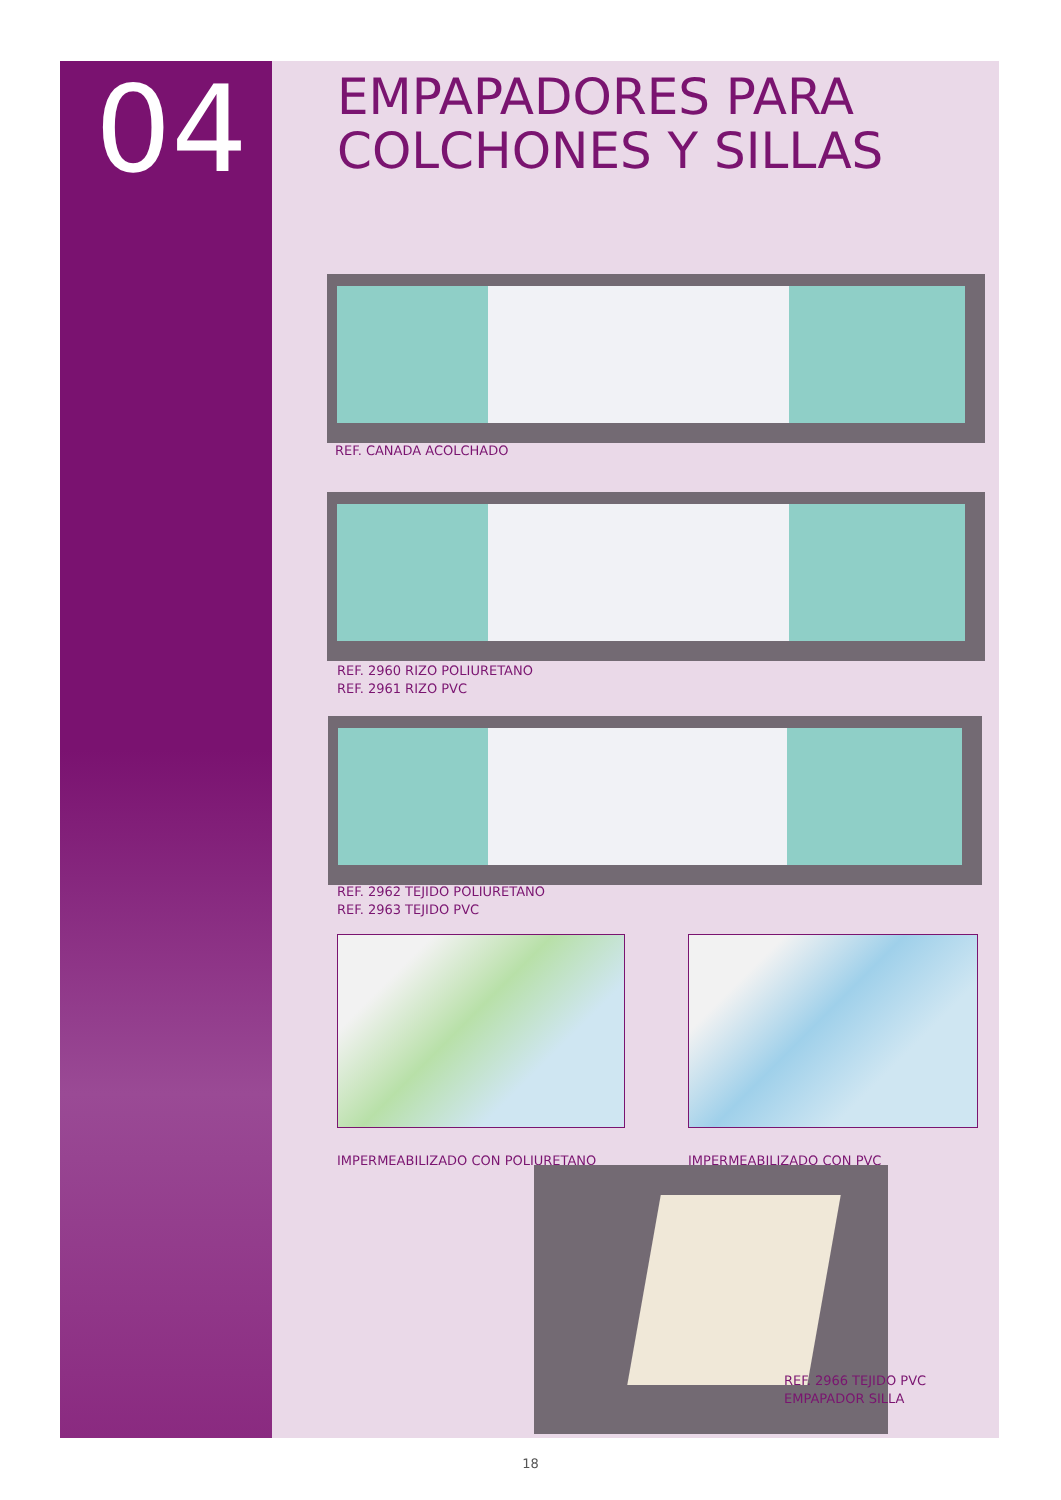04
EMPAPADORES PARA
COLCHONES Y SILLAS
REF. CANADA ACOLCHADO
REF. 2960 RIZO POLIURETANO
REF. 2961 RIZO PVC
REF. 2962 TEJIDO POLIURETANO
REF. 2963 TEJIDO PVC
IMPERMEABILIZADO CON POLIURETANO
IMPERMEABILIZADO CON PVC
REF. 2966 TEJIDO PVC
EMPAPADOR SILLA
18